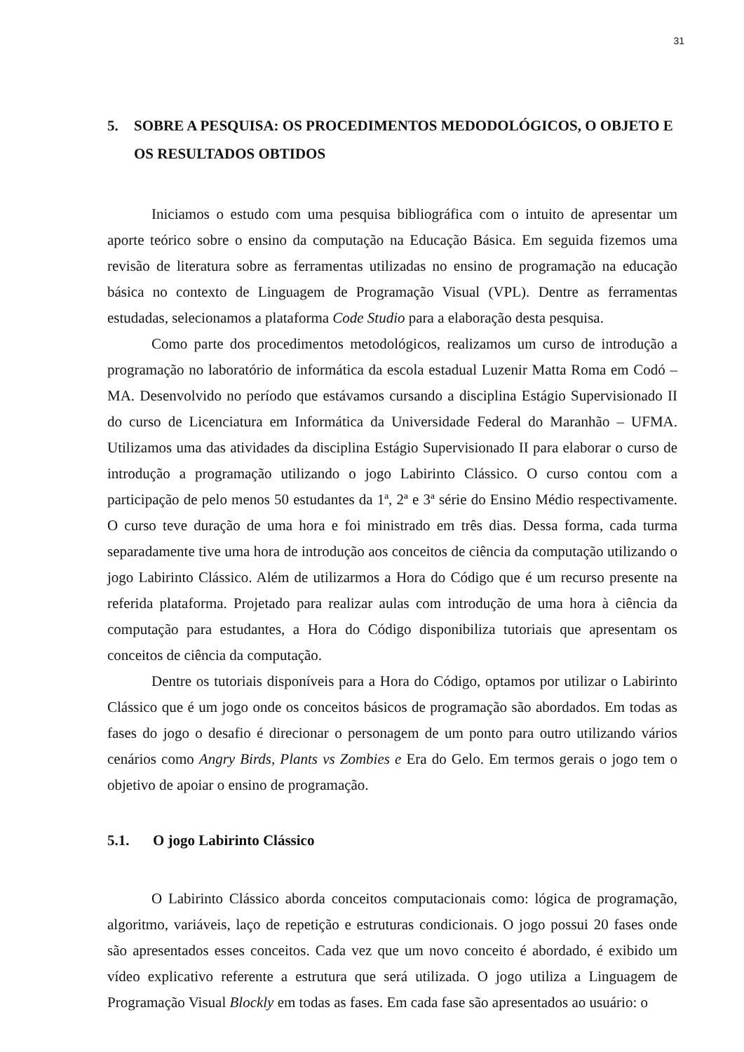31
5. SOBRE A PESQUISA: OS PROCEDIMENTOS MEDODOLÓGICOS, O OBJETO E OS RESULTADOS OBTIDOS
Iniciamos o estudo com uma pesquisa bibliográfica com o intuito de apresentar um aporte teórico sobre o ensino da computação na Educação Básica. Em seguida fizemos uma revisão de literatura sobre as ferramentas utilizadas no ensino de programação na educação básica no contexto de Linguagem de Programação Visual (VPL). Dentre as ferramentas estudadas, selecionamos a plataforma Code Studio para a elaboração desta pesquisa.
Como parte dos procedimentos metodológicos, realizamos um curso de introdução a programação no laboratório de informática da escola estadual Luzenir Matta Roma em Codó – MA. Desenvolvido no período que estávamos cursando a disciplina Estágio Supervisionado II do curso de Licenciatura em Informática da Universidade Federal do Maranhão – UFMA. Utilizamos uma das atividades da disciplina Estágio Supervisionado II para elaborar o curso de introdução a programação utilizando o jogo Labirinto Clássico. O curso contou com a participação de pelo menos 50 estudantes da 1ª, 2ª e 3ª série do Ensino Médio respectivamente. O curso teve duração de uma hora e foi ministrado em três dias. Dessa forma, cada turma separadamente tive uma hora de introdução aos conceitos de ciência da computação utilizando o jogo Labirinto Clássico. Além de utilizarmos a Hora do Código que é um recurso presente na referida plataforma. Projetado para realizar aulas com introdução de uma hora à ciência da computação para estudantes, a Hora do Código disponibiliza tutoriais que apresentam os conceitos de ciência da computação.
Dentre os tutoriais disponíveis para a Hora do Código, optamos por utilizar o Labirinto Clássico que é um jogo onde os conceitos básicos de programação são abordados. Em todas as fases do jogo o desafio é direcionar o personagem de um ponto para outro utilizando vários cenários como Angry Birds, Plants vs Zombies e Era do Gelo. Em termos gerais o jogo tem o objetivo de apoiar o ensino de programação.
5.1. O jogo Labirinto Clássico
O Labirinto Clássico aborda conceitos computacionais como: lógica de programação, algoritmo, variáveis, laço de repetição e estruturas condicionais. O jogo possui 20 fases onde são apresentados esses conceitos. Cada vez que um novo conceito é abordado, é exibido um vídeo explicativo referente a estrutura que será utilizada. O jogo utiliza a Linguagem de Programação Visual Blockly em todas as fases. Em cada fase são apresentados ao usuário: o